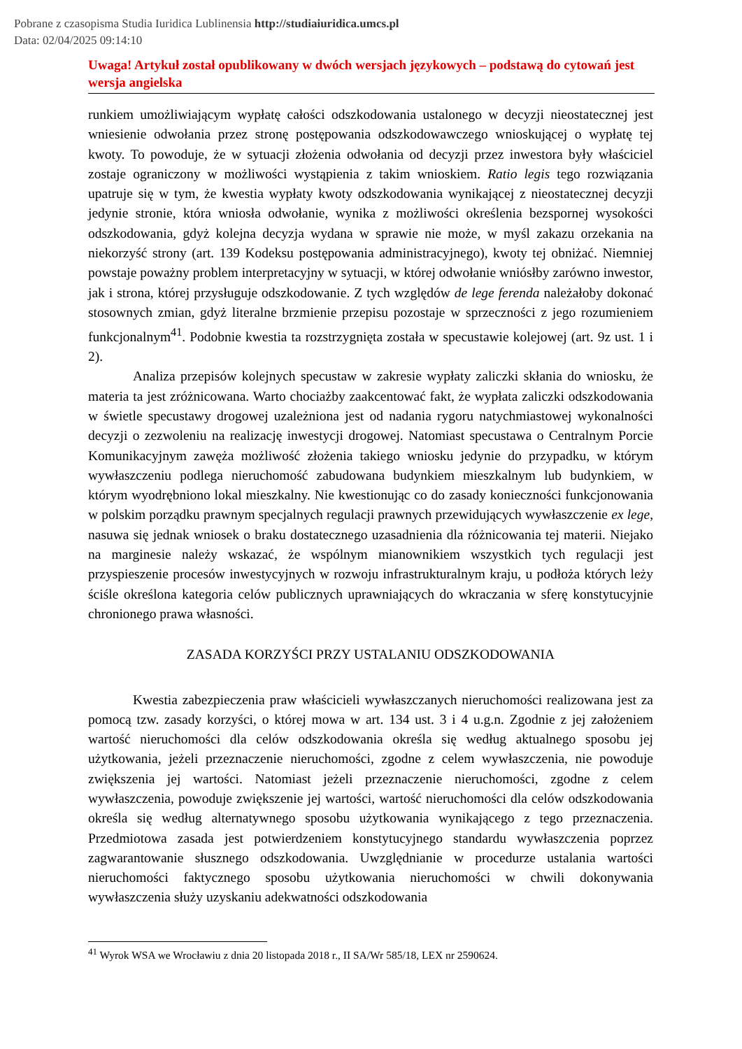Pobrane z czasopisma Studia Iuridica Lublinensia http://studiaiuridica.umcs.pl
Data: 02/04/2025 09:14:10
Uwaga! Artykuł został opublikowany w dwóch wersjach językowych – podstawą do cytowań jest wersja angielska
runkiem umożliwiającym wypłatę całości odszkodowania ustalonego w decyzji nieostatecznej jest wniesienie odwołania przez stronę postępowania odszkodowawczego wnioskującej o wypłatę tej kwoty. To powoduje, że w sytuacji złożenia odwołania od decyzji przez inwestora były właściciel zostaje ograniczony w możliwości wystąpienia z takim wnioskiem. Ratio legis tego rozwiązania upatruje się w tym, że kwestia wypłaty kwoty odszkodowania wynikającej z nieostatecznej decyzji jedynie stronie, która wniosła odwołanie, wynika z możliwości określenia bezspornej wysokości odszkodowania, gdyż kolejna decyzja wydana w sprawie nie może, w myśl zakazu orzekania na niekorzyść strony (art. 139 Kodeksu postępowania administracyjnego), kwoty tej obniżać. Niemniej powstaje poważny problem interpretacyjny w sytuacji, w której odwołanie wniósłby zarówno inwestor, jak i strona, której przysługuje odszkodowanie. Z tych względów de lege ferenda należałoby dokonać stosownych zmian, gdyż literalne brzmienie przepisu pozostaje w sprzeczności z jego rozumieniem funkcjonalnym<sup>41</sup>. Podobnie kwestia ta rozstrzygnięta została w specustawie kolejowej (art. 9z ust. 1 i 2).
Analiza przepisów kolejnych specustaw w zakresie wypłaty zaliczki skłania do wniosku, że materia ta jest zróżnicowana. Warto chociażby zaakcentować fakt, że wypłata zaliczki odszkodowania w świetle specustawy drogowej uzależniona jest od nadania rygoru natychmiastowej wykonalności decyzji o zezwoleniu na realizację inwestycji drogowej. Natomiast specustawa o Centralnym Porcie Komunikacyjnym zawęża możliwość złożenia takiego wniosku jedynie do przypadku, w którym wywłaszczeniu podlega nieruchomość zabudowana budynkiem mieszkalnym lub budynkiem, w którym wyodrębniono lokal mieszkalny. Nie kwestionując co do zasady konieczności funkcjonowania w polskim porządku prawnym specjalnych regulacji prawnych przewidujących wywłaszczenie ex lege, nasuwa się jednak wniosek o braku dostatecznego uzasadnienia dla różnicowania tej materii. Niejako na marginesie należy wskazać, że wspólnym mianownikiem wszystkich tych regulacji jest przyspieszenie procesów inwestycyjnych w rozwoju infrastrukturalnym kraju, u podłoża których leży ściśle określona kategoria celów publicznych uprawniających do wkraczania w sferę konstytucyjnie chronionego prawa własności.
ZASADA KORZYŚCI PRZY USTALANIU ODSZKODOWANIA
Kwestia zabezpieczenia praw właścicieli wywłaszczanych nieruchomości realizowana jest za pomocą tzw. zasady korzyści, o której mowa w art. 134 ust. 3 i 4 u.g.n. Zgodnie z jej założeniem wartość nieruchomości dla celów odszkodowania określa się według aktualnego sposobu jej użytkowania, jeżeli przeznaczenie nieruchomości, zgodne z celem wywłaszczenia, nie powoduje zwiększenia jej wartości. Natomiast jeżeli przeznaczenie nieruchomości, zgodne z celem wywłaszczenia, powoduje zwiększenie jej wartości, wartość nieruchomości dla celów odszkodowania określa się według alternatywnego sposobu użytkowania wynikającego z tego przeznaczenia. Przedmiotowa zasada jest potwierdzeniem konstytucyjnego standardu wywłaszczenia poprzez zagwarantowanie słusznego odszkodowania. Uwzględnianie w procedurze ustalania wartości nieruchomości faktycznego sposobu użytkowania nieruchomości w chwili dokonywania wywłaszczenia służy uzyskaniu adekwatności odszkodowania
<sup>41</sup> Wyrok WSA we Wrocławiu z dnia 20 listopada 2018 r., II SA/Wr 585/18, LEX nr 2590624.